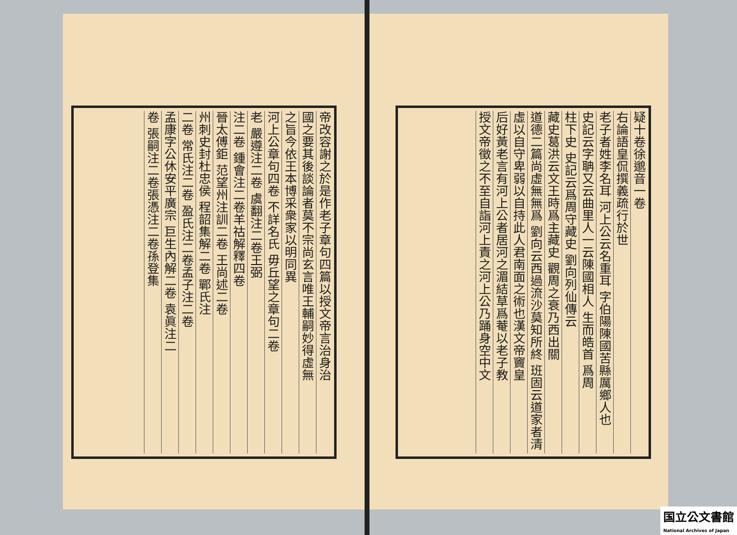帝改容謝之於是作老子章句四篇以授文帝言治身治
國之要其後談論者莫不宗尚玄言唯王輔嗣妙得虛無
之旨今依王本博采衆家以明同異
河上公章句四卷 不詳名氏 毋丘望之章句二卷
老 嚴遵注二卷 虞翻注二卷王弼
注二卷 鍾會注二卷羊祜解釋四卷
晉太傅鉅 范望州注訓二卷 王尚述二卷
州刺史封杜忠侯 程韶集解二卷 鄲氏注
二卷 常氏注二卷 盈氏注二卷孟子注二卷
孟康字公休安平廣宗 巨生內解二卷 袁眞注二
卷 張嗣注二卷張憑注二卷孫登集
疑十卷徐邈音一卷
右論語皇侃撰義疏行於世
老子者姓李名耳 河上公云名重耳 字伯陽陳國苦縣厲鄉人也
史記云字聃又云曲里人一云陳國相人 生而皓首 爲周
柱下史 史記云爲周守藏史 劉向列仙傳云
藏史葛洪云文王時爲主藏史 觀周之衰乃西出關
道德二篇尚虛無無爲 劉向云西過流沙莫知所終 班固云道家者清
虛以自守卑弱以自持此人君南面之術也漢文帝竇皇
后好黃老言有河上公者居河之湄結草爲菴以老子教
授文帝徵之不至自詣河上責之河上公乃踊身空中文
国立公文書館
National Archives of Japan